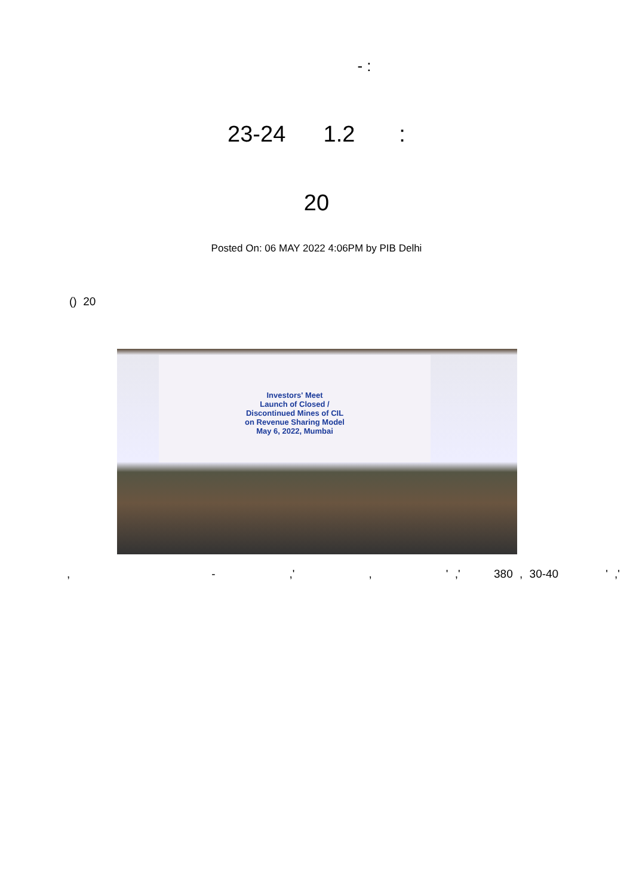- :
23-24 1.2 :
20
Posted On: 06 MAY 2022 4:06PM by PIB Delhi
() 20
Investors' Meet
Launch of Closed /
Discontinued Mines of CIL
on Revenue Sharing Model
May 6, 2022, Mumbai
, - ,' , ' ,' 380 , 30-40 ' ,'